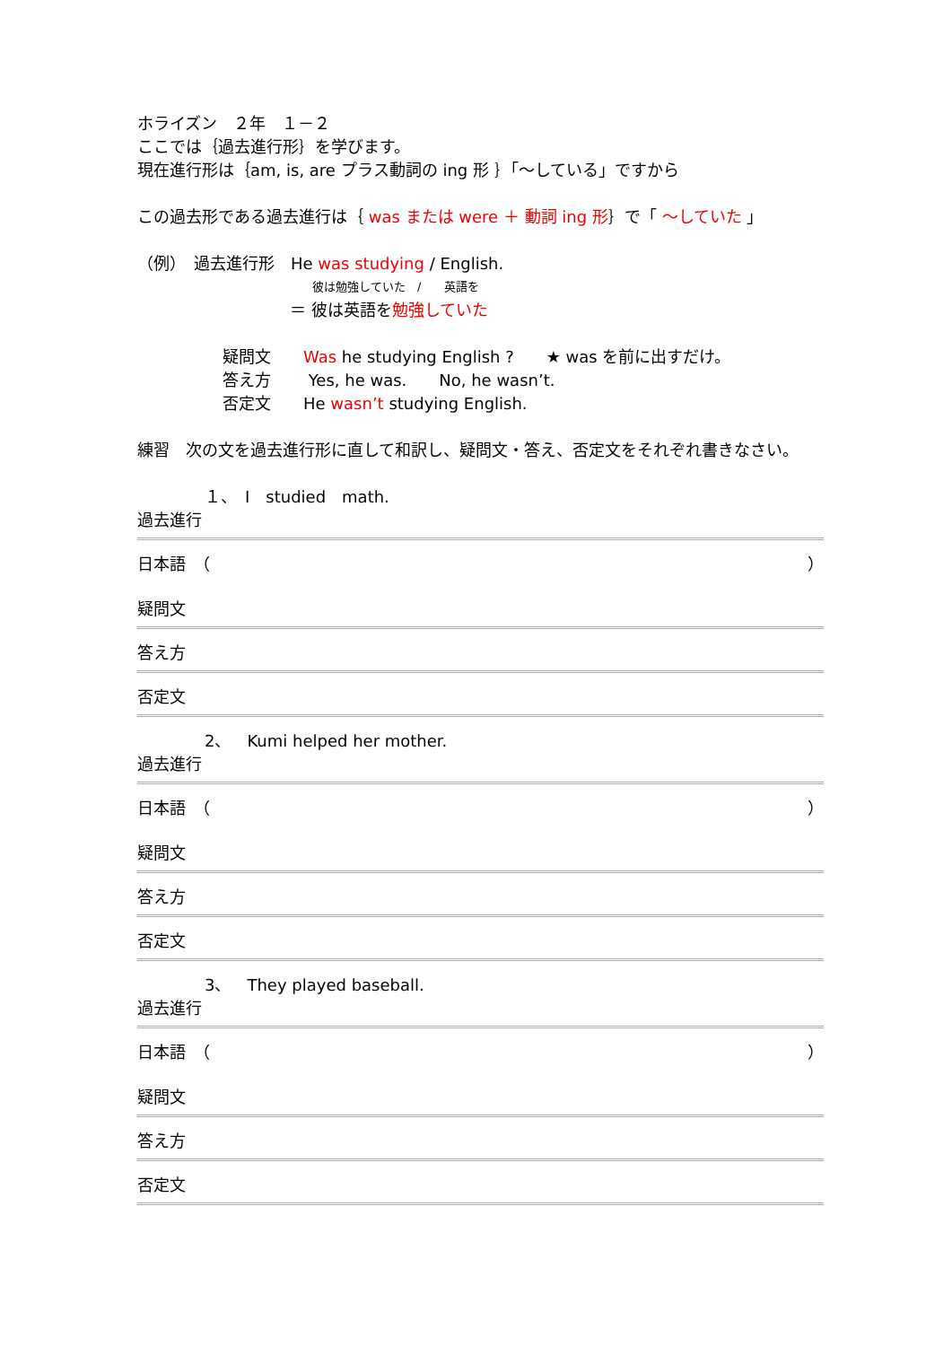ホライズン　２年　１－２
ここでは｛過去進行形｝を学びます。
現在進行形は｛am, is, are プラス動詞の ing 形 ｝「～している」ですから
この過去形である過去進行は｛ was または were ＋ 動詞 ing 形｝で「 ～していた 」
（例）　過去進行形　He was studying / English.
彼は勉強していた　/　　英語を
＝ 彼は英語を勉強していた
疑問文　　Was he studying English ?　　★ was を前に出すだけ。
答え方　　 Yes, he was.　　No, he wasn’t.
否定文　　He wasn’t studying English.
練習　次の文を過去進行形に直して和訳し、疑問文・答え、否定文をそれぞれ書きなさい。
１、　I　studied　math.
過去進行
日本語　（ ）
疑問文
答え方
否定文
2、　Kumi helped her mother.
過去進行
日本語　（ ）
疑問文
答え方
否定文
3、　They played baseball.
過去進行
日本語　（ ）
疑問文
答え方
否定文